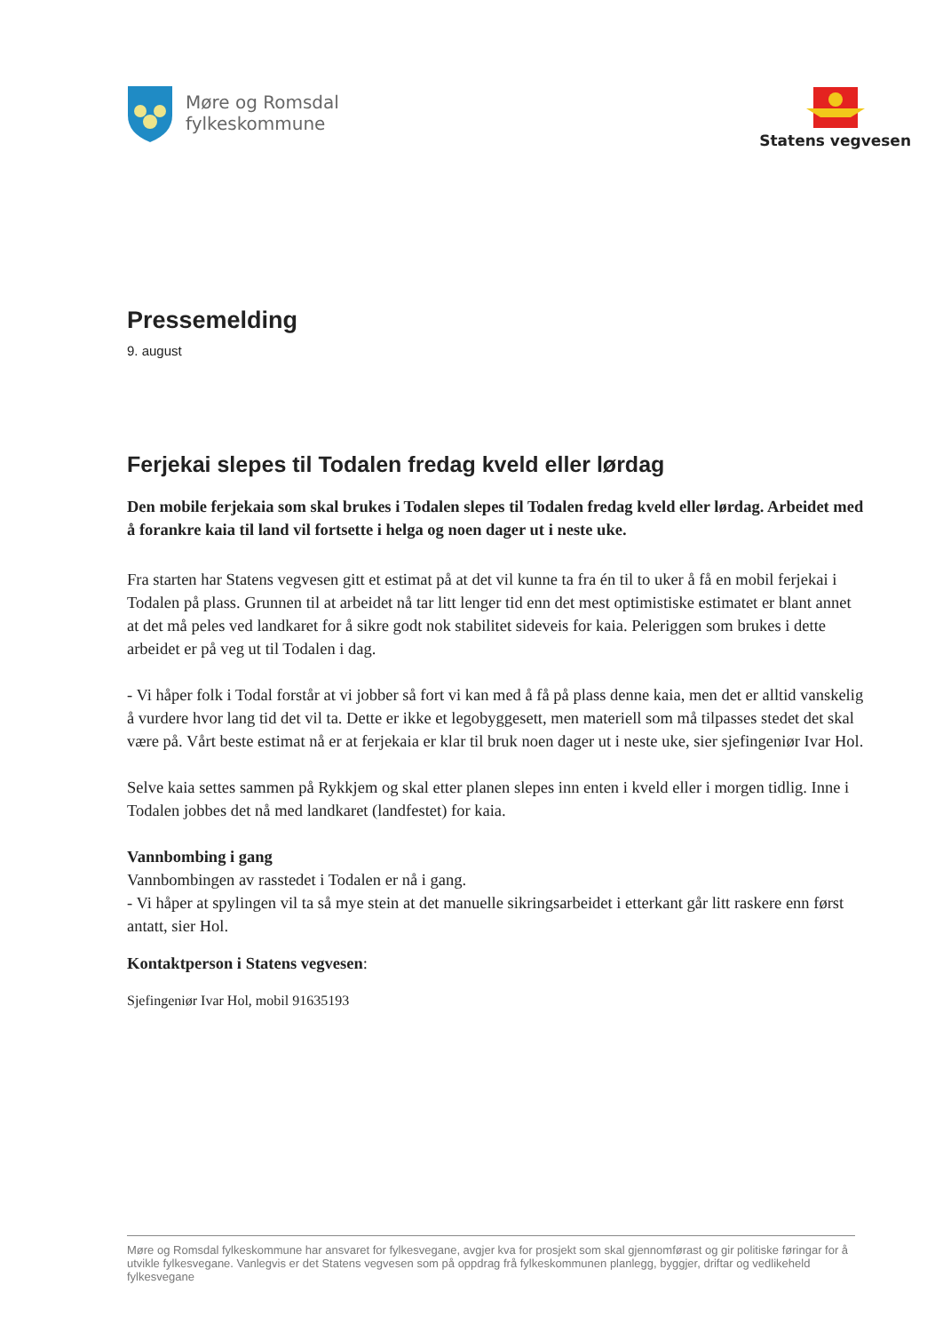Møre og Romsdal
fylkeskommune
Statens vegvesen
Pressemelding
9. august
Ferjekai slepes til Todalen fredag kveld eller lørdag
Den mobile ferjekaia som skal brukes i Todalen slepes til Todalen fredag kveld eller lørdag. Arbeidet med å forankre kaia til land vil fortsette i helga og noen dager ut i neste uke.
Fra starten har Statens vegvesen gitt et estimat på at det vil kunne ta fra én til to uker å få en mobil ferjekai i Todalen på plass. Grunnen til at arbeidet nå tar litt lenger tid enn det mest optimistiske estimatet er blant annet at det må peles ved landkaret for å sikre godt nok stabilitet sideveis for kaia. Peleriggen som brukes i dette arbeidet er på veg ut til Todalen i dag.
- Vi håper folk i Todal forstår at vi jobber så fort vi kan med å få på plass denne kaia, men det er alltid vanskelig å vurdere hvor lang tid det vil ta. Dette er ikke et legobyggesett, men materiell som må tilpasses stedet det skal være på. Vårt beste estimat nå er at ferjekaia er klar til bruk noen dager ut i neste uke, sier sjefingeniør Ivar Hol.
Selve kaia settes sammen på Rykkjem og skal etter planen slepes inn enten i kveld eller i morgen tidlig. Inne i Todalen jobbes det nå med landkaret (landfestet) for kaia.
Vannbombing i gang
Vannbombingen av rasstedet i Todalen er nå i gang.
- Vi håper at spylingen vil ta så mye stein at det manuelle sikringsarbeidet i etterkant går litt raskere enn først antatt, sier Hol.
Kontaktperson i Statens vegvesen:
Sjefingeniør Ivar Hol, mobil 91635193
Møre og Romsdal fylkeskommune har ansvaret for fylkesvegane, avgjer kva for prosjekt som skal gjennomførast og gir politiske føringar for å utvikle fylkesvegane. Vanlegvis er det Statens vegvesen som på oppdrag frå fylkeskommunen planlegg, byggjer, driftar og vedlikeheld fylkesvegane